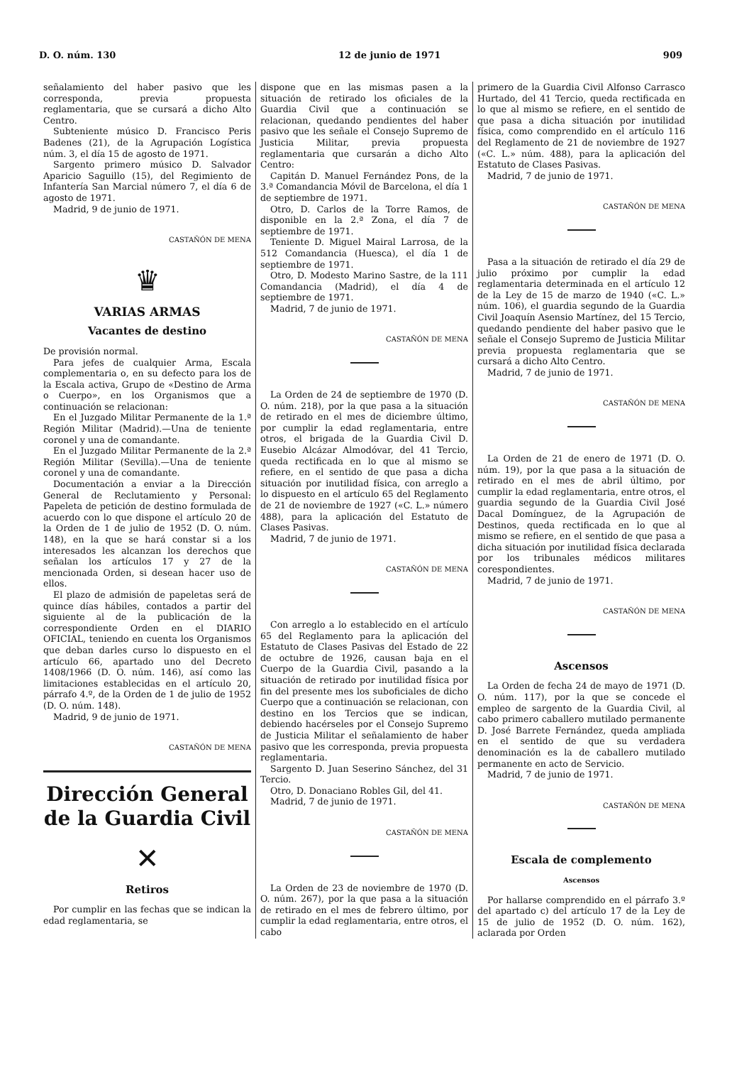D. O. núm. 130 12 de junio de 1971 909
señalamiento del haber pasivo que les corresponda, previa propuesta reglamentaria, que se cursará a dicho Alto Centro.
Subteniente músico D. Francisco Peris Badenes (21), de la Agrupación Logística núm. 3, el día 15 de agosto de 1971.
Sargento primero músico D. Salvador Aparicio Saguillo (15), del Regimiento de Infantería San Marcial número 7, el día 6 de agosto de 1971.
Madrid, 9 de junio de 1971.
CASTAÑÓN DE MENA
♛
VARIAS ARMAS
Vacantes de destino
De provisión normal.
Para jefes de cualquier Arma, Escala complementaria o, en su defecto para los de la Escala activa, Grupo de «Destino de Arma o Cuerpo», en los Organismos que a continuación se relacionan:
En el Juzgado Militar Permanente de la 1.ª Región Militar (Madrid).—Una de teniente coronel y una de comandante.
En el Juzgado Militar Permanente de la 2.ª Región Militar (Sevilla).—Una de teniente coronel y una de comandante.
Documentación a enviar a la Dirección General de Reclutamiento y Personal: Papeleta de petición de destino formulada de acuerdo con lo que dispone el artículo 20 de la Orden de 1 de julio de 1952 (D. O. núm. 148), en la que se hará constar si a los interesados les alcanzan los derechos que señalan los artículos 17 y 27 de la mencionada Orden, si desean hacer uso de ellos.
El plazo de admisión de papeletas será de quince días hábiles, contados a partir del siguiente al de la publicación de la correspondiente Orden en el DIARIO OFICIAL, teniendo en cuenta los Organismos que deban darles curso lo dispuesto en el artículo 66, apartado uno del Decreto 1408/1966 (D. O. núm. 146), así como las limitaciones establecidas en el artículo 20, párrafo 4.º, de la Orden de 1 de julio de 1952 (D. O. núm. 148).
Madrid, 9 de junio de 1971.
CASTAÑÓN DE MENA
Dirección General de la Guardia Civil
✕
Retiros
Por cumplir en las fechas que se indican la edad reglamentaria, se
dispone que en las mismas pasen a la situación de retirado los oficiales de la Guardia Civil que a continuación se relacionan, quedando pendientes del haber pasivo que les señale el Consejo Supremo de Justicia Militar, previa propuesta reglamentaria que cursarán a dicho Alto Centro:
Capitán D. Manuel Fernández Pons, de la 3.ª Comandancia Móvil de Barcelona, el día 1 de septiembre de 1971.
Otro, D. Carlos de la Torre Ramos, de disponible en la 2.ª Zona, el día 7 de septiembre de 1971.
Teniente D. Miguel Mairal Larrosa, de la 512 Comandancia (Huesca), el día 1 de septiembre de 1971.
Otro, D. Modesto Marino Sastre, de la 111 Comandancia (Madrid), el día 4 de septiembre de 1971.
Madrid, 7 de junio de 1971.
CASTAÑÓN DE MENA
La Orden de 24 de septiembre de 1970 (D. O. núm. 218), por la que pasa a la situación de retirado en el mes de diciembre último, por cumplir la edad reglamentaria, entre otros, el brigada de la Guardia Civil D. Eusebio Alcázar Almodóvar, del 41 Tercio, queda rectificada en lo que al mismo se refiere, en el sentido de que pasa a dicha situación por inutilidad física, con arreglo a lo dispuesto en el artículo 65 del Reglamento de 21 de noviembre de 1927 («C. L.» número 488), para la aplicación del Estatuto de Clases Pasivas.
Madrid, 7 de junio de 1971.
CASTAÑÓN DE MENA
Con arreglo a lo establecido en el artículo 65 del Reglamento para la aplicación del Estatuto de Clases Pasivas del Estado de 22 de octubre de 1926, causan baja en el Cuerpo de la Guardia Civil, pasando a la situación de retirado por inutilidad física por fin del presente mes los suboficiales de dicho Cuerpo que a continuación se relacionan, con destino en los Tercios que se indican, debiendo hacérseles por el Consejo Supremo de Justicia Militar el señalamiento de haber pasivo que les corresponda, previa propuesta reglamentaria.
Sargento D. Juan Seserino Sánchez, del 31 Tercio.
Otro, D. Donaciano Robles Gil, del 41.
Madrid, 7 de junio de 1971.
CASTAÑÓN DE MENA
La Orden de 23 de noviembre de 1970 (D. O. núm. 267), por la que pasa a la situación de retirado en el mes de febrero último, por cumplir la edad reglamentaria, entre otros, el cabo
primero de la Guardia Civil Alfonso Carrasco Hurtado, del 41 Tercio, queda rectificada en lo que al mismo se refiere, en el sentido de que pasa a dicha situación por inutilidad física, como comprendido en el artículo 116 del Reglamento de 21 de noviembre de 1927 («C. L.» núm. 488), para la aplicación del Estatuto de Clases Pasivas.
Madrid, 7 de junio de 1971.
CASTAÑÓN DE MENA
Pasa a la situación de retirado el día 29 de julio próximo por cumplir la edad reglamentaria determinada en el artículo 12 de la Ley de 15 de marzo de 1940 («C. L.» núm. 106), el guardia segundo de la Guardia Civil Joaquín Asensio Martínez, del 15 Tercio, quedando pendiente del haber pasivo que le señale el Consejo Supremo de Justicia Militar previa propuesta reglamentaria que se cursará a dicho Alto Centro.
Madrid, 7 de junio de 1971.
CASTAÑÓN DE MENA
La Orden de 21 de enero de 1971 (D. O. núm. 19), por la que pasa a la situación de retirado en el mes de abril último, por cumplir la edad reglamentaria, entre otros, el guardia segundo de la Guardia Civil José Dacal Domínguez, de la Agrupación de Destinos, queda rectificada en lo que al mismo se refiere, en el sentido de que pasa a dicha situación por inutilidad física declarada por los tribunales médicos militares corespondientes.
Madrid, 7 de junio de 1971.
CASTAÑÓN DE MENA
Ascensos
La Orden de fecha 24 de mayo de 1971 (D. O. núm. 117), por la que se concede el empleo de sargento de la Guardia Civil, al cabo primero caballero mutilado permanente D. José Barrete Fernández, queda ampliada en el sentido de que su verdadera denominación es la de caballero mutilado permanente en acto de Servicio.
Madrid, 7 de junio de 1971.
CASTAÑÓN DE MENA
Escala de complemento
Ascensos
Por hallarse comprendido en el párrafo 3.º del apartado c) del artículo 17 de la Ley de 15 de julio de 1952 (D. O. núm. 162), aclarada por Orden